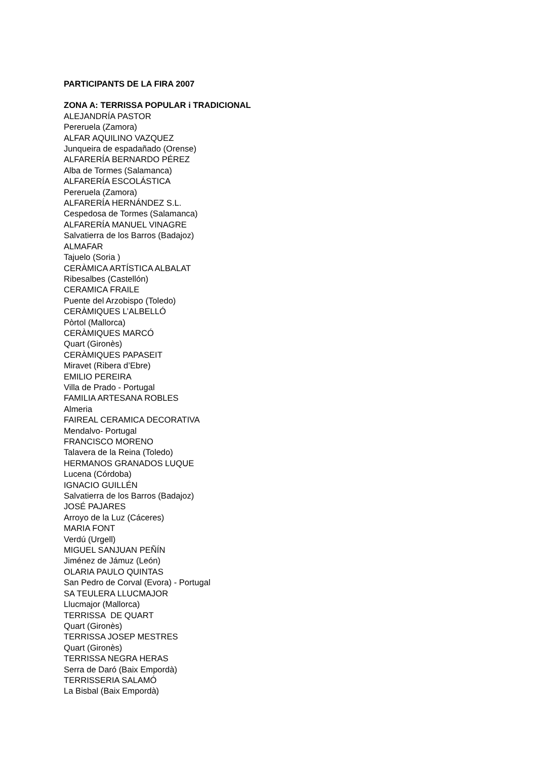PARTICIPANTS DE LA FIRA 2007
ZONA A: TERRISSA POPULAR i TRADICIONAL
ALEJANDRÍA PASTOR
Pereruela (Zamora)
ALFAR AQUILINO VAZQUEZ
Junqueira de espadañado (Orense)
ALFARERÍA BERNARDO PÉREZ
Alba de Tormes (Salamanca)
ALFARERÍA ESCOLÁSTICA
Pereruela (Zamora)
ALFARERÍA HERNÁNDEZ S.L.
Cespedosa de Tormes (Salamanca)
ALFARERÍA MANUEL VINAGRE
Salvatierra de los Barros (Badajoz)
ALMAFAR
Tajuelo (Soria )
CERÀMICA ARTÍSTICA ALBALAT
Ribesalbes (Castellón)
CERAMICA FRAILE
Puente del Arzobispo (Toledo)
CERÀMIQUES L’ALBELLÓ
Pòrtol (Mallorca)
CERÀMIQUES MARCÓ
Quart (Gironès)
CERÀMIQUES PAPASEIT
Miravet (Ribera d’Ebre)
EMILIO PEREIRA
Villa de Prado - Portugal
FAMILIA ARTESANA ROBLES
Almeria
FAIREAL CERAMICA DECORATIVA
Mendalvo- Portugal
FRANCISCO MORENO
Talavera de la Reina (Toledo)
HERMANOS GRANADOS LUQUE
Lucena (Córdoba)
IGNACIO GUILLÉN
Salvatierra de los Barros (Badajoz)
JOSÉ PAJARES
Arroyo de la Luz (Cáceres)
MARIA FONT
Verdú (Urgell)
MIGUEL SANJUAN PEÑÍN
Jiménez de Jámuz (León)
OLARIA PAULO QUINTAS
San Pedro de Corval (Evora) - Portugal
SA TEULERA LLUCMAJOR
Llucmajor (Mallorca)
TERRISSA DE QUART
Quart (Gironès)
TERRISSA JOSEP MESTRES
Quart (Gironès)
TERRISSA NEGRA HERAS
Serra de Daró (Baix Empordà)
TERRISSERIA SALAMÓ
La Bisbal (Baix Empordà)